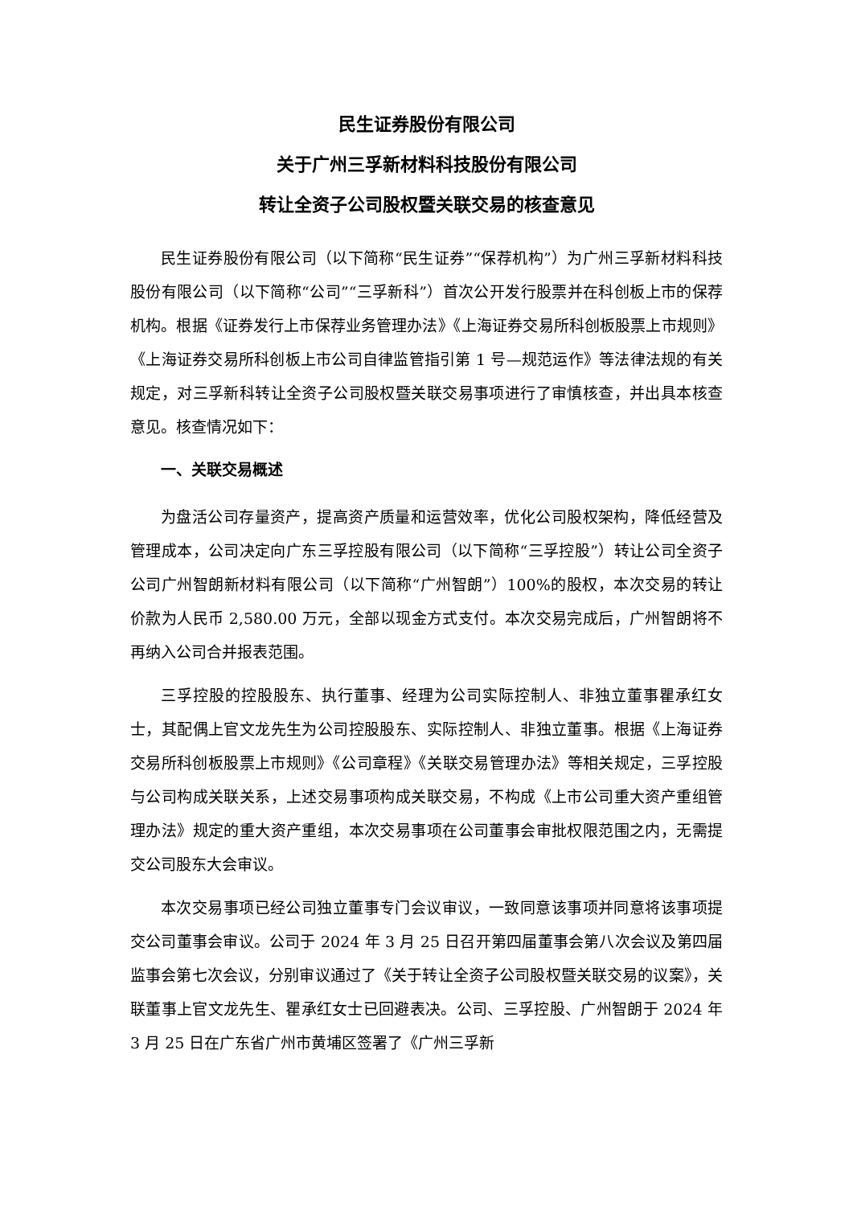民生证券股份有限公司
关于广州三孚新材料科技股份有限公司
转让全资子公司股权暨关联交易的核查意见
民生证券股份有限公司（以下简称“民生证券”“保荐机构”）为广州三孚新材料科技股份有限公司（以下简称“公司”“三孚新科”）首次公开发行股票并在科创板上市的保荐机构。根据《证券发行上市保荐业务管理办法》《上海证券交易所科创板股票上市规则》《上海证券交易所科创板上市公司自律监管指引第 1 号—规范运作》等法律法规的有关规定，对三孚新科转让全资子公司股权暨关联交易事项进行了审慎核查，并出具本核查意见。核查情况如下：
一、关联交易概述
为盘活公司存量资产，提高资产质量和运营效率，优化公司股权架构，降低经营及管理成本，公司决定向广东三孚控股有限公司（以下简称“三孚控股”）转让公司全资子公司广州智朗新材料有限公司（以下简称“广州智朗”）100%的股权，本次交易的转让价款为人民币 2,580.00 万元，全部以现金方式支付。本次交易完成后，广州智朗将不再纳入公司合并报表范围。
三孚控股的控股股东、执行董事、经理为公司实际控制人、非独立董事瞿承红女士，其配偶上官文龙先生为公司控股股东、实际控制人、非独立董事。根据《上海证券交易所科创板股票上市规则》《公司章程》《关联交易管理办法》等相关规定，三孚控股与公司构成关联关系，上述交易事项构成关联交易，不构成《上市公司重大资产重组管理办法》规定的重大资产重组，本次交易事项在公司董事会审批权限范围之内，无需提交公司股东大会审议。
本次交易事项已经公司独立董事专门会议审议，一致同意该事项并同意将该事项提交公司董事会审议。公司于 2024 年 3 月 25 日召开第四届董事会第八次会议及第四届监事会第七次会议，分别审议通过了《关于转让全资子公司股权暨关联交易的议案》，关联董事上官文龙先生、瞿承红女士已回避表决。公司、三孚控股、广州智朗于 2024 年 3 月 25 日在广东省广州市黄埔区签署了《广州三孚新